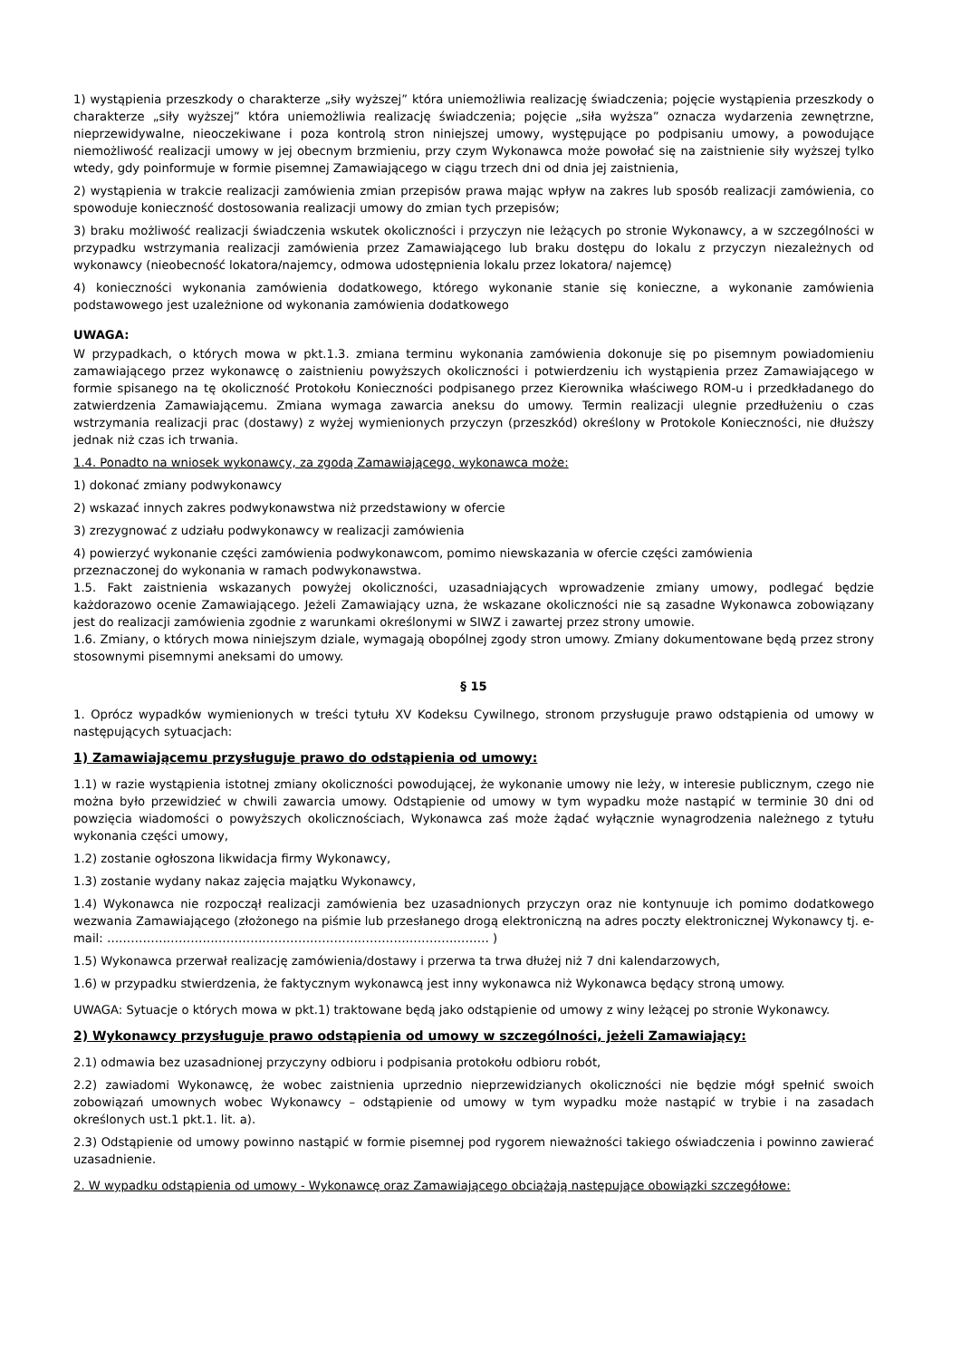1) wystąpienia przeszkody o charakterze „siły wyższej” która uniemożliwia realizację świadczenia; pojęcie wystąpienia przeszkody o charakterze „siły wyższej” która uniemożliwia realizację świadczenia; pojęcie „siła wyższa” oznacza wydarzenia zewnętrzne, nieprzewidywalne, nieoczekiwane i poza kontrolą stron niniejszej umowy, występujące po podpisaniu umowy, a powodujące niemożliwość realizacji umowy w jej obecnym brzmieniu, przy czym Wykonawca może powołać się na zaistnienie siły wyższej tylko wtedy, gdy poinformuje w formie pisemnej Zamawiającego w ciągu trzech dni od dnia jej zaistnienia,
2) wystąpienia w trakcie realizacji zamówienia zmian przepisów prawa mając wpływ na zakres lub sposób realizacji zamówienia, co spowoduje konieczność dostosowania realizacji umowy do zmian tych przepisów;
3) braku możliwość realizacji świadczenia wskutek okoliczności i przyczyn nie leżących po stronie Wykonawcy, a w szczególności w przypadku wstrzymania realizacji zamówienia przez Zamawiającego lub braku dostępu do lokalu z przyczyn niezależnych od wykonawcy (nieobecność lokatora/najemcy, odmowa udostępnienia lokalu przez lokatora/ najemcę)
4) konieczności wykonania zamówienia dodatkowego, którego wykonanie stanie się konieczne, a wykonanie zamówienia podstawowego jest uzależnione od wykonania zamówienia dodatkowego
UWAGA:
W przypadkach, o których mowa w pkt.1.3. zmiana terminu wykonania zamówienia dokonuje się po pisemnym powiadomieniu zamawiającego przez wykonawcę o zaistnieniu powyższych okoliczności i potwierdzeniu ich wystąpienia przez Zamawiającego w formie spisanego na tę okoliczność Protokołu Konieczności podpisanego przez Kierownika właściwego ROM-u i przedkładanego do zatwierdzenia Zamawiającemu. Zmiana wymaga zawarcia aneksu do umowy. Termin realizacji ulegnie przedłużeniu o czas wstrzymania realizacji prac (dostawy) z wyżej wymienionych przyczyn (przeszkód) określony w Protokole Konieczności, nie dłuższy jednak niż czas ich trwania.
1.4. Ponadto na wniosek wykonawcy, za zgodą Zamawiającego, wykonawca może:
1) dokonać zmiany podwykonawcy
2) wskazać innych zakres podwykonawstwa niż przedstawiony w ofercie
3) zrezygnować z udziału podwykonawcy w realizacji zamówienia
4) powierzyć wykonanie części zamówienia podwykonawcom, pomimo niewskazania w ofercie części zamówienia
przeznaczonej do wykonania w ramach podwykonawstwa.
1.5. Fakt zaistnienia wskazanych powyżej okoliczności, uzasadniających wprowadzenie zmiany umowy, podlegać będzie każdorazowo ocenie Zamawiającego. Jeżeli Zamawiający uzna, że wskazane okoliczności nie są zasadne Wykonawca zobowiązany jest do realizacji zamówienia zgodnie z warunkami określonymi w SIWZ i zawartej przez strony umowie.
1.6. Zmiany, o których mowa niniejszym dziale, wymagają obopólnej zgody stron umowy. Zmiany dokumentowane będą przez strony stosownymi pisemnymi aneksami do umowy.
§ 15
1. Oprócz wypadków wymienionych w treści tytułu XV Kodeksu Cywilnego, stronom przysługuje prawo odstąpienia od umowy w następujących sytuacjach:
1) Zamawiającemu przysługuje prawo do odstąpienia od umowy:
1.1) w razie wystąpienia istotnej zmiany okoliczności powodującej, że wykonanie umowy nie leży, w interesie publicznym, czego nie można było przewidzieć w chwili zawarcia umowy. Odstąpienie od umowy w tym wypadku może nastąpić w terminie 30 dni od powzięcia wiadomości o powyższych okolicznościach, Wykonawca zaś może żądać wyłącznie wynagrodzenia należnego z tytułu wykonania części umowy,
1.2) zostanie ogłoszona likwidacja firmy Wykonawcy,
1.3) zostanie wydany nakaz zajęcia majątku Wykonawcy,
1.4) Wykonawca nie rozpoczął realizacji zamówienia bez uzasadnionych przyczyn oraz nie kontynuuje ich pomimo dodatkowego wezwania Zamawiającego (złożonego na piśmie lub przesłanego drogą elektroniczną na adres poczty elektronicznej Wykonawcy tj. e-mail: …………………………………………………………………………………… )
1.5) Wykonawca przerwał realizację zamówienia/dostawy i przerwa ta trwa dłużej niż 7 dni kalendarzowych,
1.6) w przypadku stwierdzenia, że faktycznym wykonawcą jest inny wykonawca niż Wykonawca będący stroną umowy.
UWAGA: Sytuacje o których mowa w pkt.1) traktowane będą jako odstąpienie od umowy z winy leżącej po stronie Wykonawcy.
2) Wykonawcy przysługuje prawo odstąpienia od umowy w szczególności, jeżeli Zamawiający:
2.1) odmawia bez uzasadnionej przyczyny odbioru i podpisania protokołu odbioru robót,
2.2) zawiadomi Wykonawcę, że wobec zaistnienia uprzednio nieprzewidzianych okoliczności nie będzie mógł spełnić swoich zobowiązań umownych wobec Wykonawcy – odstąpienie od umowy w tym wypadku może nastąpić w trybie i na zasadach określonych ust.1 pkt.1. lit. a).
2.3) Odstąpienie od umowy powinno nastąpić w formie pisemnej pod rygorem nieważności takiego oświadczenia i powinno zawierać uzasadnienie.
2. W wypadku odstąpienia od umowy - Wykonawcę oraz Zamawiającego obciążają następujące obowiązki szczegółowe: